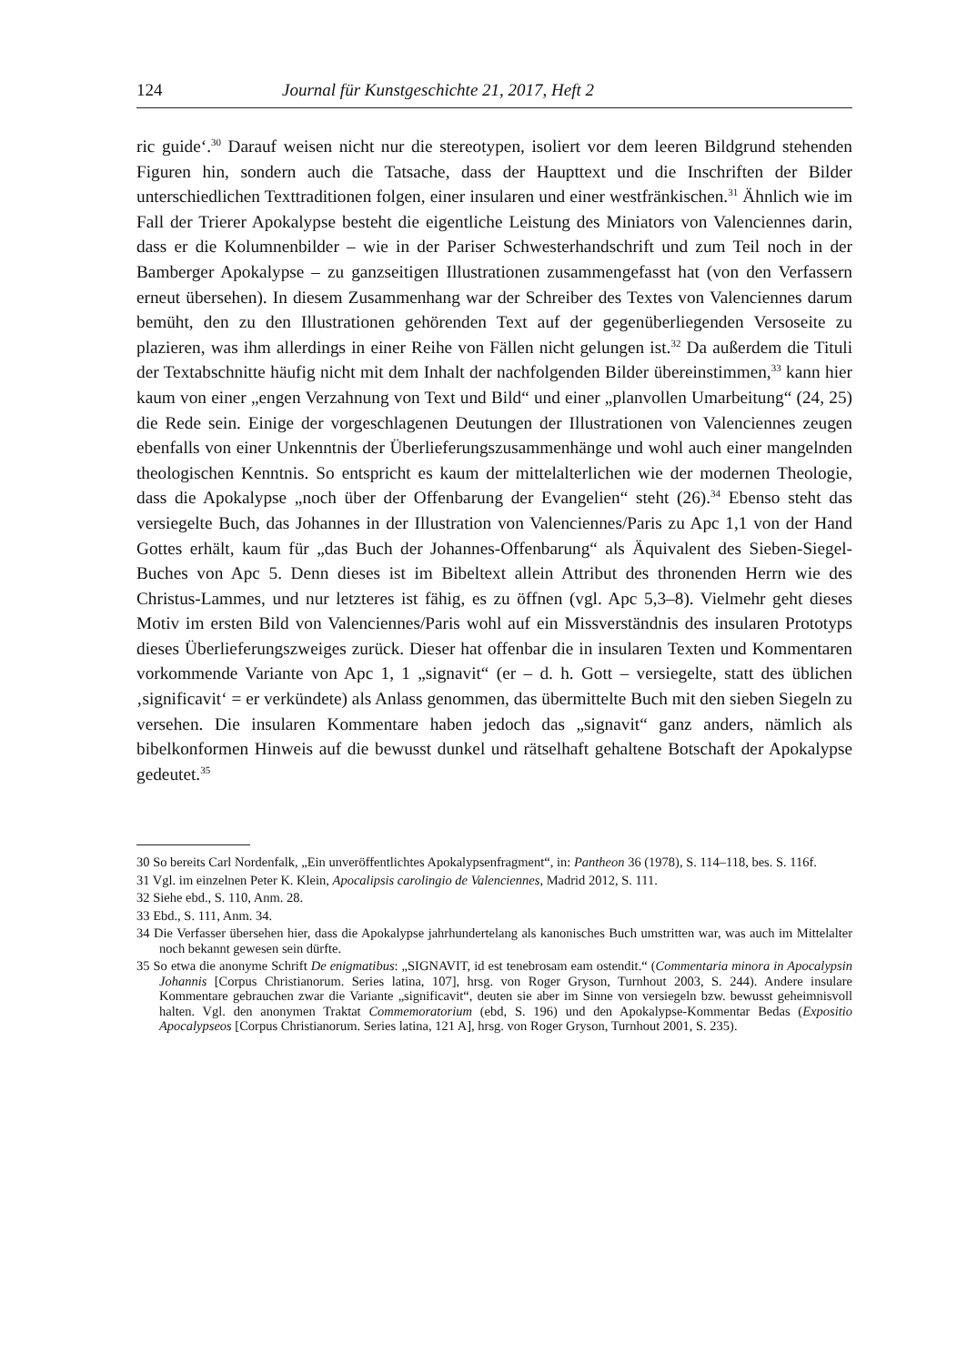124 Journal für Kunstgeschichte 21, 2017, Heft 2
ric guide‘.<sup>30</sup> Darauf weisen nicht nur die stereotypen, isoliert vor dem leeren Bildgrund stehenden Figuren hin, sondern auch die Tatsache, dass der Haupttext und die Inschriften der Bilder unterschiedlichen Texttraditionen folgen, einer insularen und einer westfränkischen.<sup>31</sup> Ähnlich wie im Fall der Trierer Apokalypse besteht die eigentliche Leistung des Miniators von Valenciennes darin, dass er die Kolumnenbilder – wie in der Pariser Schwesterhandschrift und zum Teil noch in der Bamberger Apokalypse – zu ganzseitigen Illustrationen zusammengefasst hat (von den Verfassern erneut übersehen). In diesem Zusammenhang war der Schreiber des Textes von Valenciennes darum bemüht, den zu den Illustrationen gehörenden Text auf der gegenüberliegenden Versoseite zu plazieren, was ihm allerdings in einer Reihe von Fällen nicht gelungen ist.<sup>32</sup> Da außerdem die Tituli der Textabschnitte häufig nicht mit dem Inhalt der nachfolgenden Bilder übereinstimmen,<sup>33</sup> kann hier kaum von einer „engen Verzahnung von Text und Bild“ und einer „planvollen Umarbeitung“ (24, 25) die Rede sein. Einige der vorgeschlagenen Deutungen der Illustrationen von Valenciennes zeugen ebenfalls von einer Unkenntnis der Überlieferungszusammenhänge und wohl auch einer mangelnden theologischen Kenntnis. So entspricht es kaum der mittelalterlichen wie der modernen Theologie, dass die Apokalypse „noch über der Offenbarung der Evangelien“ steht (26).<sup>34</sup> Ebenso steht das versiegelte Buch, das Johannes in der Illustration von Valenciennes/Paris zu Apc 1,1 von der Hand Gottes erhält, kaum für „das Buch der Johannes-Offenbarung“ als Äquivalent des Sieben-Siegel-Buches von Apc 5. Denn dieses ist im Bibeltext allein Attribut des thronenden Herrn wie des Christus-Lammes, und nur letzteres ist fähig, es zu öffnen (vgl. Apc 5,3–8). Vielmehr geht dieses Motiv im ersten Bild von Valenciennes/Paris wohl auf ein Missverständnis des insularen Prototyps dieses Überlieferungszweiges zurück. Dieser hat offenbar die in insularen Texten und Kommentaren vorkommende Variante von Apc 1, 1 „signavit“ (er – d. h. Gott – versiegelte, statt des üblichen ‚significavit‘ = er verkündete) als Anlass genommen, das übermittelte Buch mit den sieben Siegeln zu versehen. Die insularen Kommentare haben jedoch das „signavit“ ganz anders, nämlich als bibelkonformen Hinweis auf die bewusst dunkel und rätselhaft gehaltene Botschaft der Apokalypse gedeutet.<sup>35</sup>
30 So bereits Carl Nordenfalk, „Ein unveröffentlichtes Apokalypsenfragment“, in: Pantheon 36 (1978), S. 114–118, bes. S. 116f.
31 Vgl. im einzelnen Peter K. Klein, Apocalipsis carolingio de Valenciennes, Madrid 2012, S. 111.
32 Siehe ebd., S. 110, Anm. 28.
33 Ebd., S. 111, Anm. 34.
34 Die Verfasser übersehen hier, dass die Apokalypse jahrhundertelang als kanonisches Buch umstritten war, was auch im Mittelalter noch bekannt gewesen sein dürfte.
35 So etwa die anonyme Schrift De enigmatibus: „SIGNAVIT, id est tenebrosam eam ostendit.“ (Commentaria minora in Apocalypsin Johannis [Corpus Christianorum. Series latina, 107], hrsg. von Roger Gryson, Turnhout 2003, S. 244). Andere insulare Kommentare gebrauchen zwar die Variante „significavit“, deuten sie aber im Sinne von versiegeln bzw. bewusst geheimnisvoll halten. Vgl. den anonymen Traktat Commemoratorium (ebd, S. 196) und den Apokalypse-Kommentar Bedas (Expositio Apocalypseos [Corpus Christianorum. Series latina, 121 A], hrsg. von Roger Gryson, Turnhout 2001, S. 235).